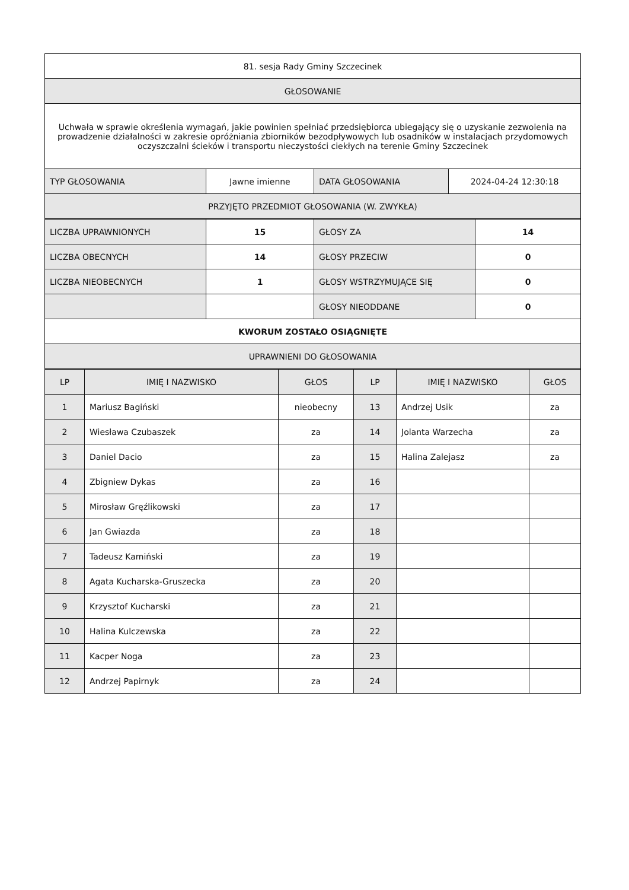| 81. sesja Rady Gminy Szczecinek | | | |
| GŁOSOWANIE | | | |
| Uchwała w sprawie określenia wymagań, jakie powinien spełniać przedsiębiorca ubiegający się o uzyskanie zezwolenia na prowadzenie działalności w zakresie opróżniania zbiorników bezodpływowych lub osadników w instalacjach przydomowych oczyszczalni ścieków i transportu nieczystości ciekłych na terenie Gminy Szczecinek | | | |
| TYP GŁOSOWANIA | Jawne imienne | DATA GŁOSOWANIA | 2024-04-24 12:30:18 |
| PRZYJĘTO PRZEDMIOT GŁOSOWANIA (W. ZWYKŁA) | | | |
| LICZBA UPRAWNIONYCH | 15 | GŁOSY ZA | 14 |
| LICZBA OBECNYCH | 14 | GŁOSY PRZECIW | 0 |
| LICZBA NIEOBECNYCH | 1 | GŁOSY WSTRZYMUJĄCE SIĘ | 0 |
| | | GŁOSY NIEODDANE | 0 |
| KWORUM ZOSTAŁO OSIĄGNIĘTE | | | |
| UPRAWNIENI DO GŁOSOWANIA | | | |
| LP | IMIĘ I NAZWISKO | GŁOS | LP | IMIĘ I NAZWISKO | GŁOS |
| --- | --- | --- | --- | --- | --- |
| 1 | Mariusz Bagiński | nieobecny | 13 | Andrzej Usik | za |
| 2 | Wiesława Czubaszek | za | 14 | Jolanta Warzecha | za |
| 3 | Daniel Dacio | za | 15 | Halina Zalejasz | za |
| 4 | Zbigniew Dykas | za | 16 | | |
| 5 | Mirosław Gręźlikowski | za | 17 | | |
| 6 | Jan Gwiazda | za | 18 | | |
| 7 | Tadeusz Kamiński | za | 19 | | |
| 8 | Agata Kucharska-Gruszecka | za | 20 | | |
| 9 | Krzysztof Kucharski | za | 21 | | |
| 10 | Halina Kulczewska | za | 22 | | |
| 11 | Kacper Noga | za | 23 | | |
| 12 | Andrzej Papirnyk | za | 24 | | |